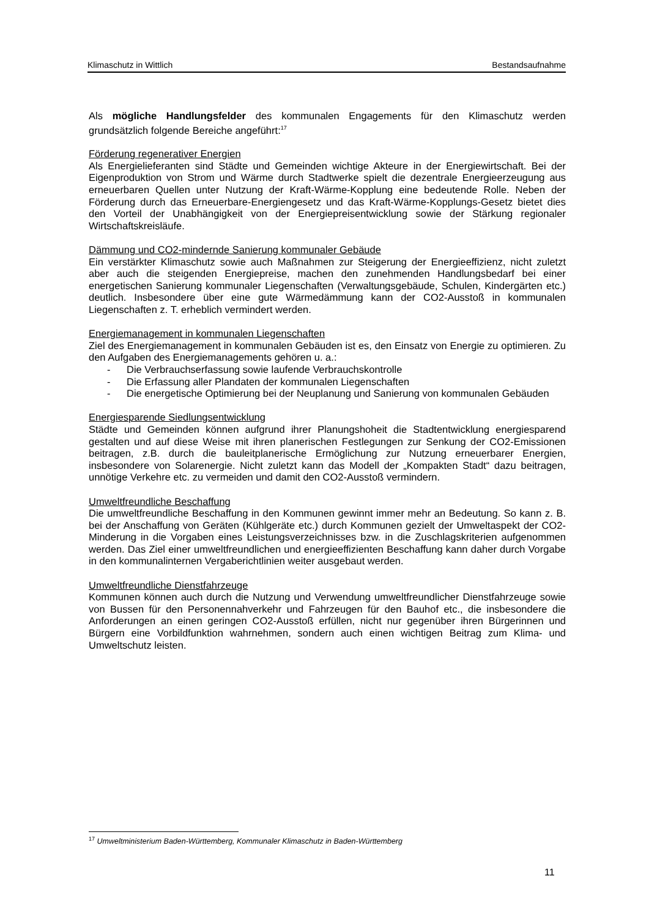Klimaschutz in Wittlich Bestandsaufnahme
Als mögliche Handlungsfelder des kommunalen Engagements für den Klimaschutz werden grundsätzlich folgende Bereiche angeführt:<sup>17</sup>
Förderung regenerativer Energien
Als Energielieferanten sind Städte und Gemeinden wichtige Akteure in der Energiewirtschaft. Bei der Eigenproduktion von Strom und Wärme durch Stadtwerke spielt die dezentrale Energieerzeugung aus erneuerbaren Quellen unter Nutzung der Kraft-Wärme-Kopplung eine bedeutende Rolle. Neben der Förderung durch das Erneuerbare-Energiengesetz und das Kraft-Wärme-Kopplungs-Gesetz bietet dies den Vorteil der Unabhängigkeit von der Energiepreisentwicklung sowie der Stärkung regionaler Wirtschaftskreisläufe.
Dämmung und CO2-mindernde Sanierung kommunaler Gebäude
Ein verstärkter Klimaschutz sowie auch Maßnahmen zur Steigerung der Energieeffizienz, nicht zuletzt aber auch die steigenden Energiepreise, machen den zunehmenden Handlungsbedarf bei einer energetischen Sanierung kommunaler Liegenschaften (Verwaltungsgebäude, Schulen, Kindergärten etc.) deutlich. Insbesondere über eine gute Wärmedämmung kann der CO2-Ausstoß in kommunalen Liegenschaften z. T. erheblich vermindert werden.
Energiemanagement in kommunalen Liegenschaften
Ziel des Energiemanagement in kommunalen Gebäuden ist es, den Einsatz von Energie zu optimieren. Zu den Aufgaben des Energiemanagements gehören u. a.:
- Die Verbrauchserfassung sowie laufende Verbrauchskontrolle
- Die Erfassung aller Plandaten der kommunalen Liegenschaften
- Die energetische Optimierung bei der Neuplanung und Sanierung von kommunalen Gebäuden
Energiesparende Siedlungsentwicklung
Städte und Gemeinden können aufgrund ihrer Planungshoheit die Stadtentwicklung energiesparend gestalten und auf diese Weise mit ihren planerischen Festlegungen zur Senkung der CO2-Emissionen beitragen, z.B. durch die bauleitplanerische Ermöglichung zur Nutzung erneuerbarer Energien, insbesondere von Solarenergie. Nicht zuletzt kann das Modell der „Kompakten Stadt“ dazu beitragen, unnötige Verkehre etc. zu vermeiden und damit den CO2-Ausstoß vermindern.
Umweltfreundliche Beschaffung
Die umweltfreundliche Beschaffung in den Kommunen gewinnt immer mehr an Bedeutung. So kann z. B. bei der Anschaffung von Geräten (Kühlgeräte etc.) durch Kommunen gezielt der Umweltaspekt der CO2-Minderung in die Vorgaben eines Leistungsverzeichnisses bzw. in die Zuschlagskriterien aufgenommen werden. Das Ziel einer umweltfreundlichen und energieeffizienten Beschaffung kann daher durch Vorgabe in den kommunalinternen Vergaberichtlinien weiter ausgebaut werden.
Umweltfreundliche Dienstfahrzeuge
Kommunen können auch durch die Nutzung und Verwendung umweltfreundlicher Dienstfahrzeuge sowie von Bussen für den Personennahverkehr und Fahrzeugen für den Bauhof etc., die insbesondere die Anforderungen an einen geringen CO2-Ausstoß erfüllen, nicht nur gegenüber ihren Bürgerinnen und Bürgern eine Vorbildfunktion wahrnehmen, sondern auch einen wichtigen Beitrag zum Klima- und Umweltschutz leisten.
<sup>17</sup> Umweltministerium Baden-Württemberg, Kommunaler Klimaschutz in Baden-Württemberg
11